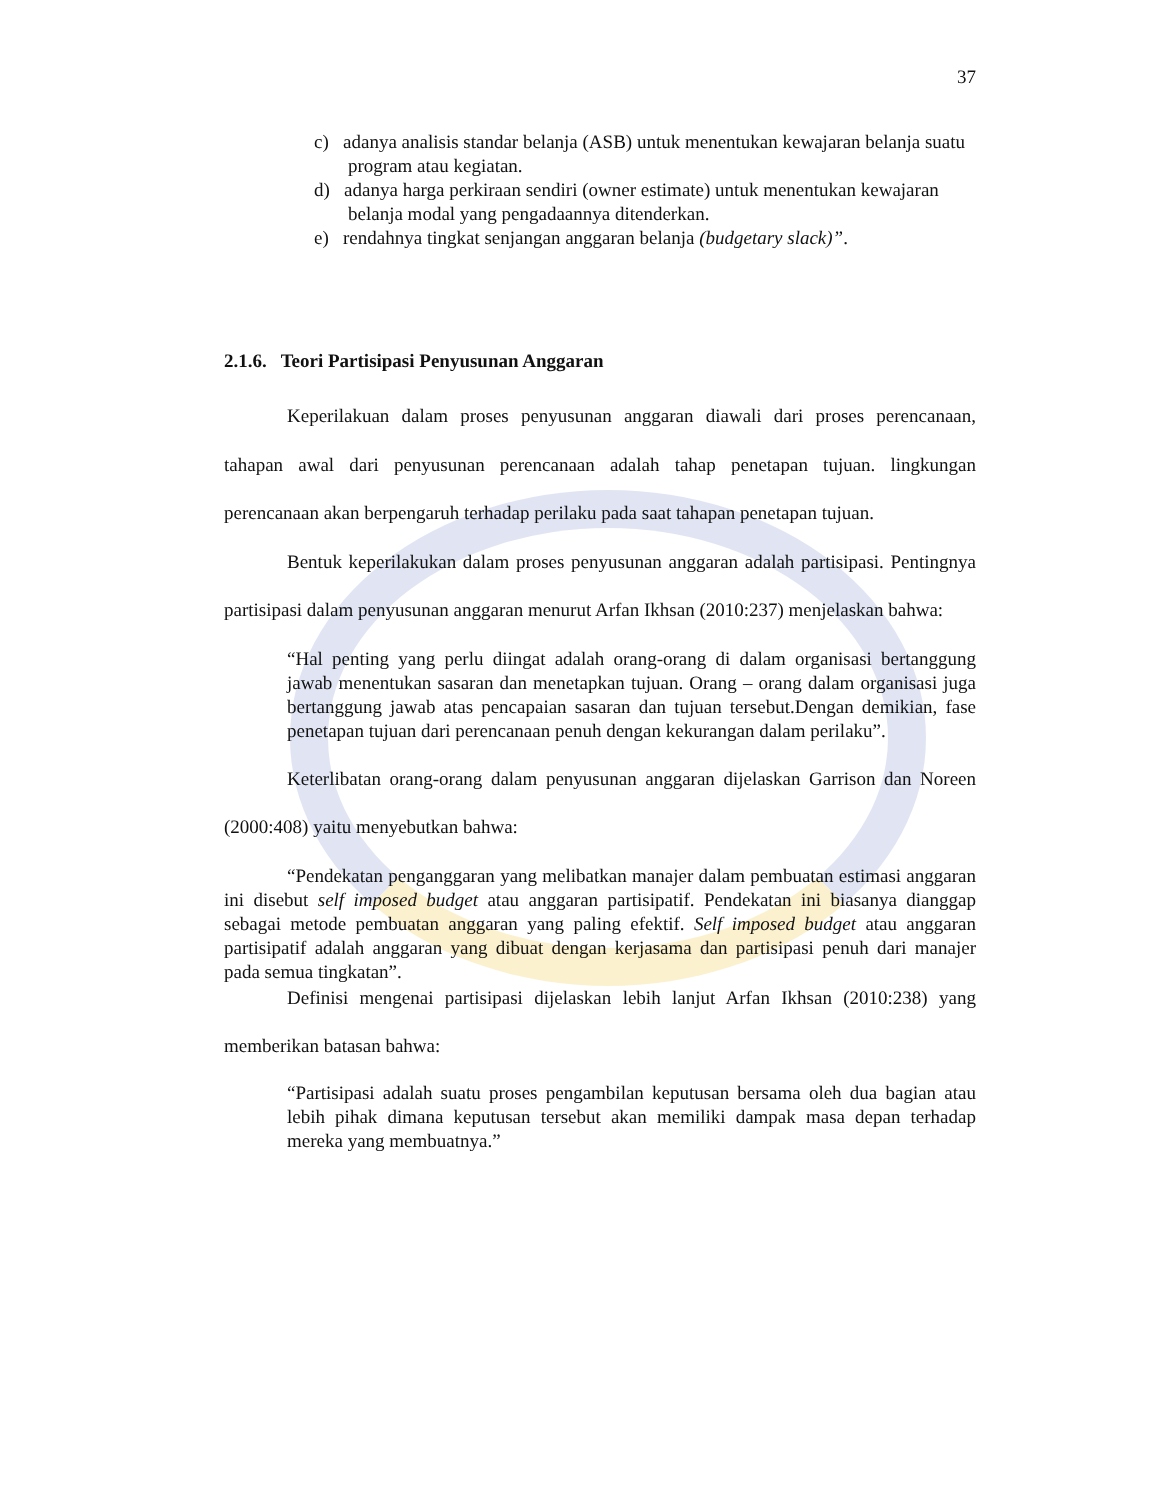37
c) adanya analisis standar belanja (ASB) untuk menentukan kewajaran belanja suatu program atau kegiatan.
d) adanya harga perkiraan sendiri (owner estimate) untuk menentukan kewajaran belanja modal yang pengadaannya ditenderkan.
e) rendahnya tingkat senjangan anggaran belanja (budgetary slack)”.
2.1.6. Teori Partisipasi Penyusunan Anggaran
Keperilakuan dalam proses penyusunan anggaran diawali dari proses perencanaan, tahapan awal dari penyusunan perencanaan adalah tahap penetapan tujuan. lingkungan perencanaan akan berpengaruh terhadap perilaku pada saat tahapan penetapan tujuan.
Bentuk keperilakukan dalam proses penyusunan anggaran adalah partisipasi. Pentingnya partisipasi dalam penyusunan anggaran menurut Arfan Ikhsan (2010:237) menjelaskan bahwa:
“Hal penting yang perlu diingat adalah orang-orang di dalam organisasi bertanggung jawab menentukan sasaran dan menetapkan tujuan. Orang – orang dalam organisasi juga bertanggung jawab atas pencapaian sasaran dan tujuan tersebut.Dengan demikian, fase penetapan tujuan dari perencanaan penuh dengan kekurangan dalam perilaku”.
Keterlibatan orang-orang dalam penyusunan anggaran dijelaskan Garrison dan Noreen (2000:408) yaitu menyebutkan bahwa:
“Pendekatan penganggaran yang melibatkan manajer dalam pembuatan estimasi anggaran ini disebut self imposed budget atau anggaran partisipatif. Pendekatan ini biasanya dianggap sebagai metode pembuatan anggaran yang paling efektif. Self imposed budget atau anggaran partisipatif adalah anggaran yang dibuat dengan kerjasama dan partisipasi penuh dari manajer pada semua tingkatan”.
Definisi mengenai partisipasi dijelaskan lebih lanjut Arfan Ikhsan (2010:238) yang memberikan batasan bahwa:
“Partisipasi adalah suatu proses pengambilan keputusan bersama oleh dua bagian atau lebih pihak dimana keputusan tersebut akan memiliki dampak masa depan terhadap mereka yang membuatnya.”